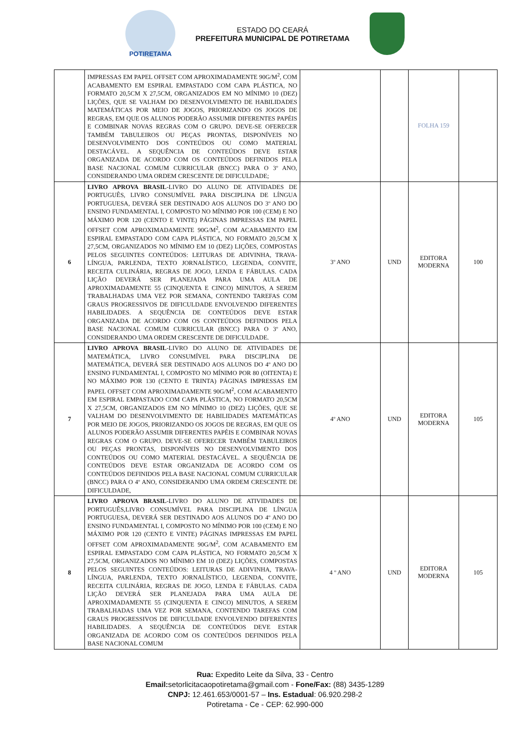POTIRETAMA
ESTADO DO CEARÁ
PREFEITURA MUNICIPAL DE POTIRETAMA
| | IMPRESSAS EM PAPEL OFFSET COM APROXIMADAMENTE 90G/M<sup>2</sup>, COM ACABAMENTO EM ESPIRAL EMPASTADO COM CAPA PLÁSTICA, NO FORMATO 20,5CM X 27,5CM, ORGANIZADOS EM NO MÍNIMO 10 (DEZ) LIÇÕES, QUE SE VALHAM DO DESENVOLVIMENTO DE HABILIDADES MATEMÁTICAS POR MEIO DE JOGOS, PRIORIZANDO OS JOGOS DE REGRAS, EM QUE OS ALUNOS PODERÃO ASSUMIR DIFERENTES PAPÉIS E COMBINAR NOVAS REGRAS COM O GRUPO. DEVE-SE OFERECER TAMBÉM TABULEIROS OU PEÇAS PRONTAS, DISPONÍVEIS NO DESENVOLVIMENTO DOS CONTEÚDOS OU COMO MATERIAL DESTACÁVEL. A SEQUÊNCIA DE CONTEÚDOS DEVE ESTAR ORGANIZADA DE ACORDO COM OS CONTEÚDOS DEFINIDOS PELA BASE NACIONAL COMUM CURRICULAR (BNCC) PARA O 3º ANO, CONSIDERANDO UMA ORDEM CRESCENTE DE DIFICULDADE; | | | FOLHA 159 | |
| 6 | LIVRO APROVA BRASIL -LIVRO DO ALUNO DE ATIVIDADES DE PORTUGUÊS, LIVRO CONSUMÍVEL PARA DISCIPLINA DE LÍNGUA PORTUGUESA, DEVERÁ SER DESTINADO AOS ALUNOS DO 3º ANO DO ENSINO FUNDAMENTAL I, COMPOSTO NO MÍNIMO POR 100 (CEM) E NO MÁXIMO POR 120 (CENTO E VINTE) PÁGINAS IMPRESSAS EM PAPEL OFFSET COM APROXIMADAMENTE 90G/M<sup>2</sup>, COM ACABAMENTO EM ESPIRAL EMPASTADO COM CAPA PLÁSTICA, NO FORMATO 20,5CM X 27,5CM, ORGANIZADOS NO MÍNIMO EM 10 (DEZ) LIÇÕES, COMPOSTAS PELOS SEGUINTES CONTEÚDOS: LEITURAS DE ADIVINHA, TRAVA-LÍNGUA, PARLENDA, TEXTO JORNALÍSTICO, LEGENDA, CONVITE, RECEITA CULINÁRIA, REGRAS DE JOGO, LENDA E FÁBULAS. CADA LIÇÃO DEVERÁ SER PLANEJADA PARA UMA AULA DE APROXIMADAMENTE 55 (CINQUENTA E CINCO) MINUTOS, A SEREM TRABALHADAS UMA VEZ POR SEMANA, CONTENDO TAREFAS COM GRAUS PROGRESSIVOS DE DIFICULDADE ENVOLVENDO DIFERENTES HABILIDADES. A SEQUÊNCIA DE CONTEÚDOS DEVE ESTAR ORGANIZADA DE ACORDO COM OS CONTEÚDOS DEFINIDOS PELA BASE NACIONAL COMUM CURRICULAR (BNCC) PARA O 3º ANO, CONSIDERANDO UMA ORDEM CRESCENTE DE DIFICULDADE. | 3º ANO | UND | EDITORA MODERNA | 100 |
| 7 | LIVRO APROVA BRASIL -LIVRO DO ALUNO DE ATIVIDADES DE MATEMÁTICA, LIVRO CONSUMÍVEL PARA DISCIPLINA DE MATEMÁTICA, DEVERÁ SER DESTINADO AOS ALUNOS DO 4º ANO DO ENSINO FUNDAMENTAL I, COMPOSTO NO MÍNIMO POR 80 (OITENTA) E NO MÁXIMO POR 130 (CENTO E TRINTA) PÁGINAS IMPRESSAS EM PAPEL OFFSET COM APROXIMADAMENTE 90G/M<sup>2</sup>, COM ACABAMENTO EM ESPIRAL EMPASTADO COM CAPA PLÁSTICA, NO FORMATO 20,5CM X 27,5CM, ORGANIZADOS EM NO MÍNIMO 10 (DEZ) LIÇÕES, QUE SE VALHAM DO DESENVOLVIMENTO DE HABILIDADES MATEMÁTICAS POR MEIO DE JOGOS, PRIORIZANDO OS JOGOS DE REGRAS, EM QUE OS ALUNOS PODERÃO ASSUMIR DIFERENTES PAPÉIS E COMBINAR NOVAS REGRAS COM O GRUPO. DEVE-SE OFERECER TAMBÉM TABULEIROS OU PEÇAS PRONTAS, DISPONÍVEIS NO DESENVOLVIMENTO DOS CONTEÚDOS OU COMO MATERIAL DESTACÁVEL. A SEQUÊNCIA DE CONTEÚDOS DEVE ESTAR ORGANIZADA DE ACORDO COM OS CONTEÚDOS DEFINIDOS PELA BASE NACIONAL COMUM CURRICULAR (BNCC) PARA O 4º ANO, CONSIDERANDO UMA ORDEM CRESCENTE DE DIFICULDADE, | 4º ANO | UND | EDITORA MODERNA | 105 |
| 8 | LIVRO APROVA BRASIL -LIVRO DO ALUNO DE ATIVIDADES DE PORTUGUÊS,LIVRO CONSUMÍVEL PARA DISCIPLINA DE LÍNGUA PORTUGUESA, DEVERÁ SER DESTINADO AOS ALUNOS DO 4º ANO DO ENSINO FUNDAMENTAL I, COMPOSTO NO MÍNIMO POR 100 (CEM) E NO MÁXIMO POR 120 (CENTO E VINTE) PÁGINAS IMPRESSAS EM PAPEL OFFSET COM APROXIMADAMENTE 90G/M<sup>2</sup>, COM ACABAMENTO EM ESPIRAL EMPASTADO COM CAPA PLÁSTICA, NO FORMATO 20,5CM X 27,5CM, ORGANIZADOS NO MÍNIMO EM 10 (DEZ) LIÇÕES, COMPOSTAS PELOS SEGUINTES CONTEÚDOS: LEITURAS DE ADIVINHA, TRAVA-LÍNGUA, PARLENDA, TEXTO JORNALÍSTICO, LEGENDA, CONVITE, RECEITA CULINÁRIA, REGRAS DE JOGO, LENDA E FÁBULAS. CADA LIÇÃO DEVERÁ SER PLANEJADA PARA UMA AULA DE APROXIMADAMENTE 55 (CINQUENTA E CINCO) MINUTOS, A SEREM TRABALHADAS UMA VEZ POR SEMANA, CONTENDO TAREFAS COM GRAUS PROGRESSIVOS DE DIFICULDADE ENVOLVENDO DIFERENTES HABILIDADES. A SEQUÊNCIA DE CONTEÚDOS DEVE ESTAR ORGANIZADA DE ACORDO COM OS CONTEÚDOS DEFINIDOS PELA BASE NACIONAL COMUM | 4 º ANO | UND | EDITORA MODERNA | 105 |
Rua: Expedito Leite da Silva, 33 - Centro
Email: setorlicitacaopotiretama@gmail.com - Fone/Fax: (88) 3435-1289
CNPJ: 12.461.653/0001-57 – Ins. Estadual: 06.920.298-2
Potiretama - Ce - CEP: 62.990-000